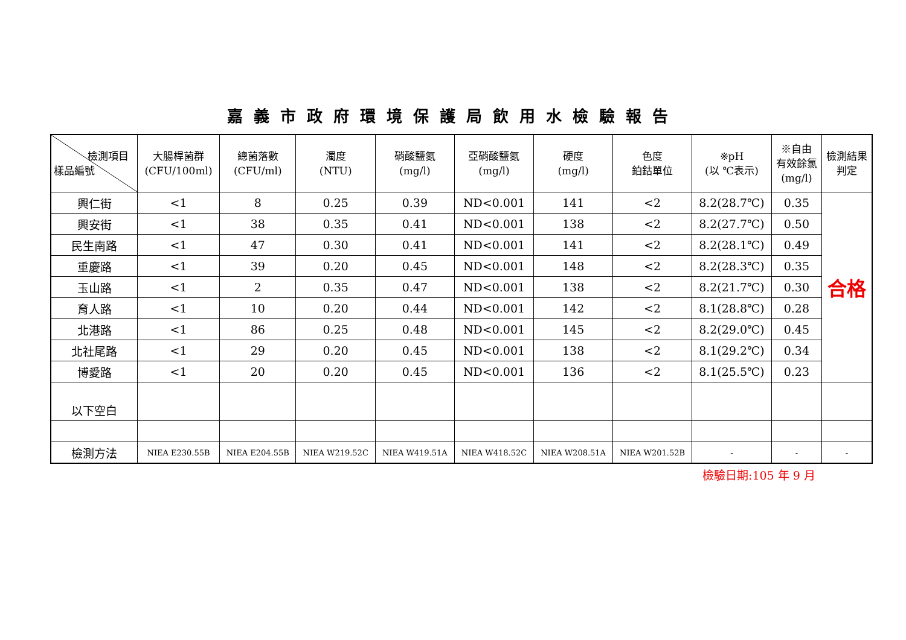嘉義市政府環境保護局飲用水檢驗報告
| 檢測項目 樣品編號 | 大腸桿菌群 (CFU/100ml) | 總菌落數 (CFU/ml) | 濁度 (NTU) | 硝酸鹽氮 (mg/l) | 亞硝酸鹽氮 (mg/l) | 硬度 (mg/l) | 色度 鉑鈷單位 | ※pH (以 ℃表示) | ※自由 有效餘氯 (mg/l) | 檢測結果 判定 |
| --- | --- | --- | --- | --- | --- | --- | --- | --- | --- | --- |
| 興仁街 | <1 | 8 | 0.25 | 0.39 | ND<0.001 | 141 | <2 | 8.2(28.7℃) | 0.35 | 合格 |
| 興安街 | <1 | 38 | 0.35 | 0.41 | ND<0.001 | 138 | <2 | 8.2(27.7℃) | 0.50 | |
| 民生南路 | <1 | 47 | 0.30 | 0.41 | ND<0.001 | 141 | <2 | 8.2(28.1℃) | 0.49 | |
| 重慶路 | <1 | 39 | 0.20 | 0.45 | ND<0.001 | 148 | <2 | 8.2(28.3℃) | 0.35 | |
| 玉山路 | <1 | 2 | 0.35 | 0.47 | ND<0.001 | 138 | <2 | 8.2(21.7℃) | 0.30 | |
| 育人路 | <1 | 10 | 0.20 | 0.44 | ND<0.001 | 142 | <2 | 8.1(28.8℃) | 0.28 | |
| 北港路 | <1 | 86 | 0.25 | 0.48 | ND<0.001 | 145 | <2 | 8.2(29.0℃) | 0.45 | |
| 北社尾路 | <1 | 29 | 0.20 | 0.45 | ND<0.001 | 138 | <2 | 8.1(29.2℃) | 0.34 | |
| 博愛路 | <1 | 20 | 0.20 | 0.45 | ND<0.001 | 136 | <2 | 8.1(25.5℃) | 0.23 | |
| 以下空白 | | | | | | | | | | |
| 檢測方法 | NIEA E230.55B | NIEA E204.55B | NIEA W219.52C | NIEA W419.51A | NIEA W418.52C | NIEA W208.51A | NIEA W201.52B | - | - | - |
檢驗日期:105 年 9 月